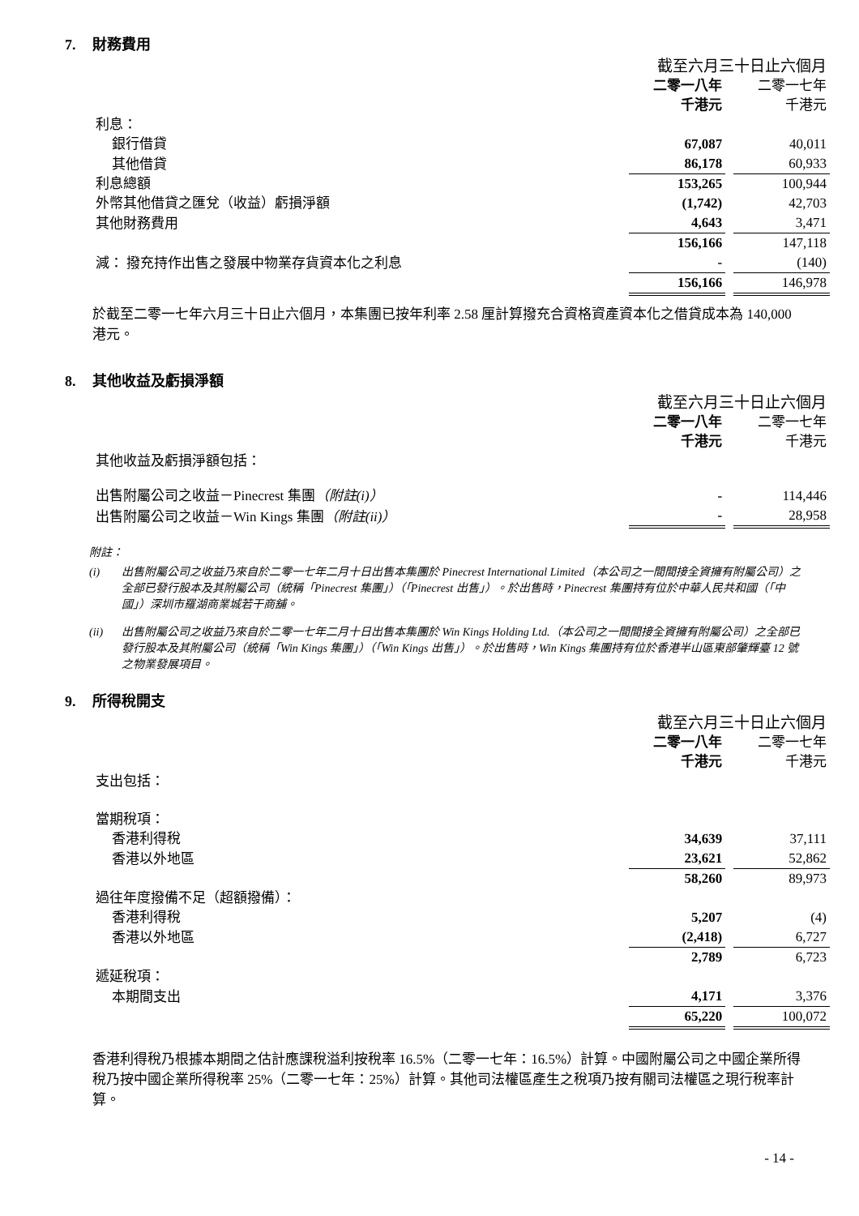7. 財務費用
| | 截至六月三十日止六個月 | |
| | 二零一八年 | 二零一七年 |
| | 千港元 | 千港元 |
| 利息： | | |
| 銀行借貸 | 67,087 | 40,011 |
| 其他借貸 | 86,178 | 60,933 |
| 利息總額 | 153,265 | 100,944 |
| 外幣其他借貸之匯兌（收益）虧損淨額 | (1,742) | 42,703 |
| 其他財務費用 | 4,643 | 3,471 |
| | 156,166 | 147,118 |
| 減： 撥充持作出售之發展中物業存貨資本化之利息 | - | (140) |
| | 156,166 | 146,978 |
於截至二零一七年六月三十日止六個月，本集團已按年利率 2.58 厘計算撥充合資格資產資本化之借貸成本為 140,000 港元。
8. 其他收益及虧損淨額
| | 截至六月三十日止六個月 | |
| | 二零一八年 | 二零一七年 |
| | 千港元 | 千港元 |
| 其他收益及虧損淨額包括： | | |
| 出售附屬公司之收益－Pinecrest 集團 （附註(i)） | - | 114,446 |
| 出售附屬公司之收益－Win Kings 集團 （附註(ii)） | - | 28,958 |
附註：
(i) 出售附屬公司之收益乃來自於二零一七年二月十日出售本集團於 Pinecrest International Limited（本公司之一間間接全資擁有附屬公司）之全部已發行股本及其附屬公司（統稱「Pinecrest 集團」）（「Pinecrest 出售」）。於出售時，Pinecrest 集團持有位於中華人民共和國（「中國」）深圳市羅湖商業城若干商舖。
(ii) 出售附屬公司之收益乃來自於二零一七年二月十日出售本集團於 Win Kings Holding Ltd.（本公司之一間間接全資擁有附屬公司）之全部已發行股本及其附屬公司（統稱「Win Kings 集團」）（「Win Kings 出售」）。於出售時，Win Kings 集團持有位於香港半山區東部肇輝臺 12 號之物業發展項目。
9. 所得稅開支
| | 截至六月三十日止六個月 | |
| | 二零一八年 | 二零一七年 |
| | 千港元 | 千港元 |
| 支出包括： | | |
| 當期稅項： | | |
| 香港利得稅 | 34,639 | 37,111 |
| 香港以外地區 | 23,621 | 52,862 |
| | 58,260 | 89,973 |
| 過往年度撥備不足（超額撥備）： | | |
| 香港利得稅 | 5,207 | (4) |
| 香港以外地區 | (2,418) | 6,727 |
| | 2,789 | 6,723 |
| 遞延稅項： | | |
| 本期間支出 | 4,171 | 3,376 |
| | 65,220 | 100,072 |
香港利得稅乃根據本期間之估計應課稅溢利按稅率 16.5%（二零一七年：16.5%）計算。中國附屬公司之中國企業所得稅乃按中國企業所得稅率 25%（二零一七年：25%）計算。其他司法權區產生之稅項乃按有關司法權區之現行稅率計算。
- 14 -